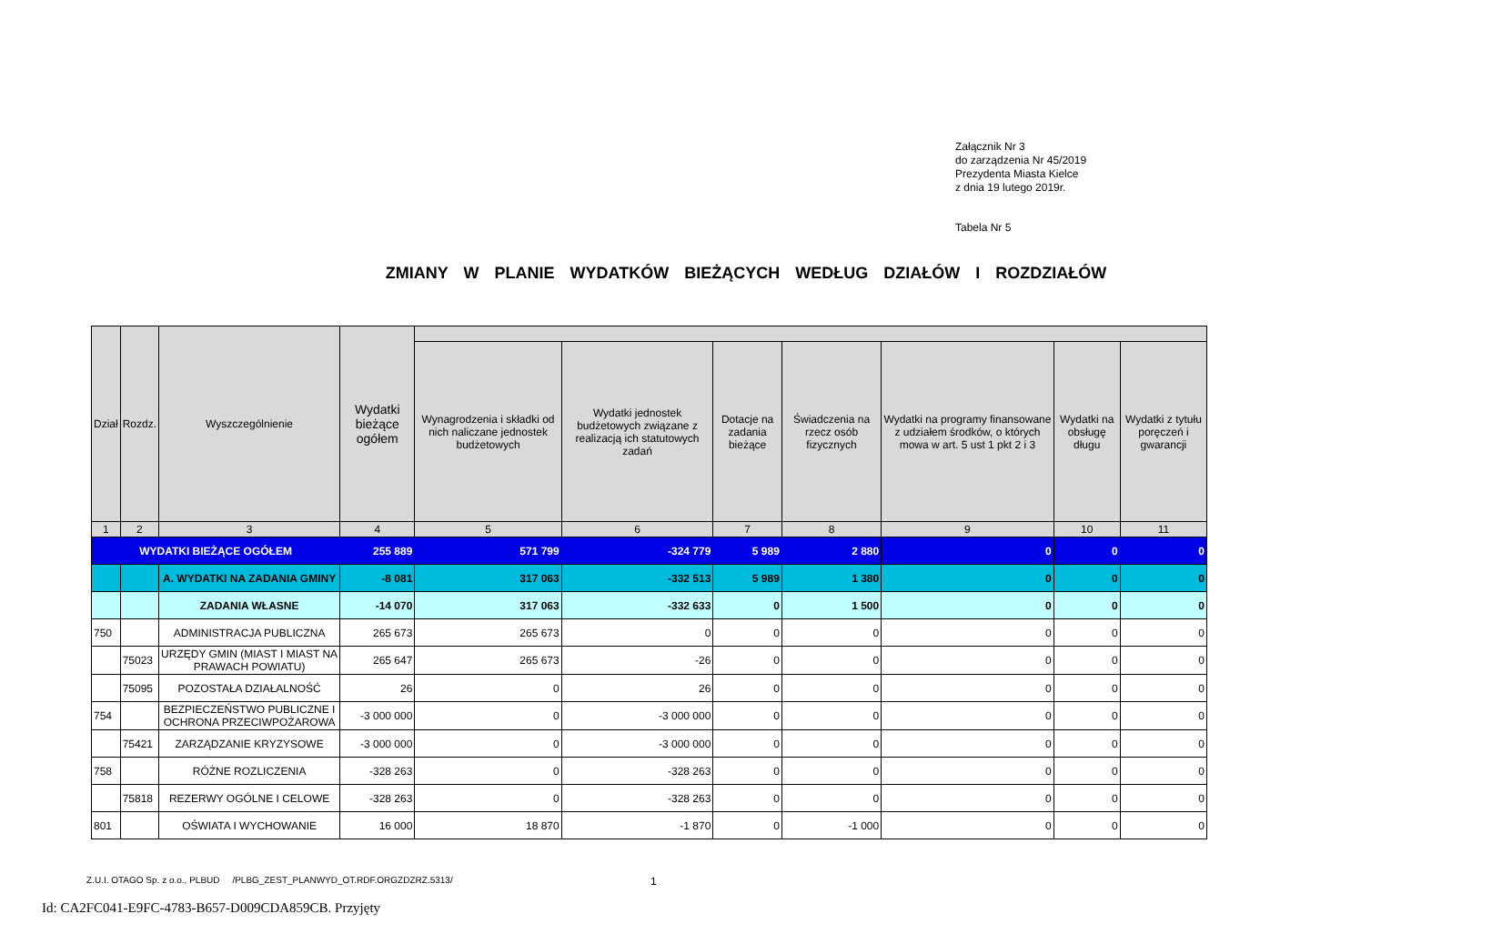Załącznik Nr 3
do zarządzenia Nr 45/2019
Prezydenta Miasta Kielce
z dnia 19 lutego 2019r.
Tabela Nr 5
ZMIANY W PLANIE WYDATKÓW BIEŻĄCYCH WEDŁUG DZIAŁÓW I ROZDZIAŁÓW
| Dział | Rozdz. | Wyszczególnienie | Wydatki bieżące ogółem | | | | | | | |
| --- | --- | --- | --- | --- | --- | --- | --- | --- | --- | --- |
| | | | | Wynagrodzenia i składki od nich naliczane jednostek budżetowych | Wydatki jednostek budżetowych związane z realizacją ich statutowych zadań | Dotacje na zadania bieżące | Świadczenia na rzecz osób fizycznych | Wydatki na programy finansowane z udziałem środków, o których mowa w art. 5 ust 1 pkt 2 i 3 | Wydatki na obsługę długu | Wydatki z tytułu poręczeń i gwarancji |
| 1 | 2 | 3 | 4 | 5 | 6 | 7 | 8 | 9 | 10 | 11 |
| WYDATKI BIEŻĄCE OGÓŁEM | | | 255 889 | 571 799 | -324 779 | 5 989 | 2 880 | 0 | 0 | 0 |
| | | A. WYDATKI NA ZADANIA GMINY | -8 081 | 317 063 | -332 513 | 5 989 | 1 380 | 0 | 0 | 0 |
| | | ZADANIA WŁASNE | -14 070 | 317 063 | -332 633 | 0 | 1 500 | 0 | 0 | 0 |
| 750 | | ADMINISTRACJA PUBLICZNA | 265 673 | 265 673 | 0 | 0 | 0 | 0 | 0 | 0 |
| | 75023 | URZĘDY GMIN (MIAST I MIAST NA PRAWACH POWIATU) | 265 647 | 265 673 | -26 | 0 | 0 | 0 | 0 | 0 |
| | 75095 | POZOSTAŁA DZIAŁALNOŚĆ | 26 | 0 | 26 | 0 | 0 | 0 | 0 | 0 |
| 754 | | BEZPIECZEŃSTWO PUBLICZNE I OCHRONA PRZECIWPOŻAROWA | -3 000 000 | 0 | -3 000 000 | 0 | 0 | 0 | 0 | 0 |
| | 75421 | ZARZĄDZANIE KRYZYSOWE | -3 000 000 | 0 | -3 000 000 | 0 | 0 | 0 | 0 | 0 |
| 758 | | RÓŻNE ROZLICZENIA | -328 263 | 0 | -328 263 | 0 | 0 | 0 | 0 | 0 |
| | 75818 | REZERWY OGÓLNE I CELOWE | -328 263 | 0 | -328 263 | 0 | 0 | 0 | 0 | 0 |
| 801 | | OŚWIATA I WYCHOWANIE | 16 000 | 18 870 | -1 870 | 0 | -1 000 | 0 | 0 | 0 |
Z.U.I. OTAGO Sp. z o.o., PLBUD /PLBG_ZEST_PLANWYD_OT.RDF.ORGZDZRZ.5313/
1
Id: CA2FC041-E9FC-4783-B657-D009CDA859CB. Przyjęty